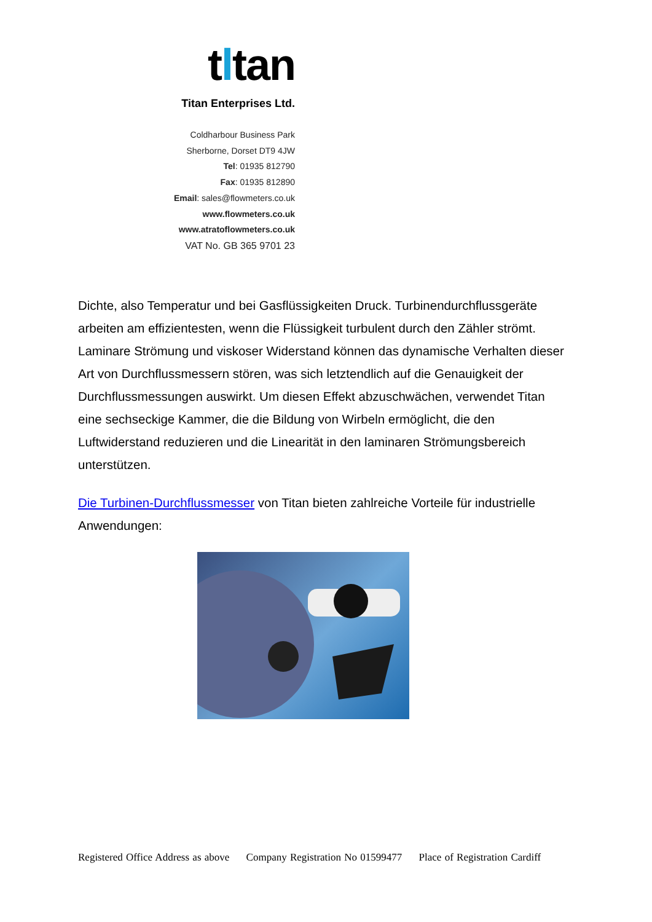tltan
Titan Enterprises Ltd.
Coldharbour Business Park
Sherborne, Dorset DT9 4JW
Tel: 01935 812790
Fax: 01935 812890
Email: sales@flowmeters.co.uk
www.flowmeters.co.uk
www.atratoflowmeters.co.uk
VAT No. GB 365 9701 23
Dichte, also Temperatur und bei Gasflüssigkeiten Druck. Turbinendurchflussgeräte arbeiten am effizientesten, wenn die Flüssigkeit turbulent durch den Zähler strömt. Laminare Strömung und viskoser Widerstand können das dynamische Verhalten dieser Art von Durchflussmessern stören, was sich letztendlich auf die Genauigkeit der Durchflussmessungen auswirkt. Um diesen Effekt abzuschwächen, verwendet Titan eine sechseckige Kammer, die die Bildung von Wirbeln ermöglicht, die den Luftwiderstand reduzieren und die Linearität in den laminaren Strömungsbereich unterstützen.
Die Turbinen-Durchflussmesser von Titan bieten zahlreiche Vorteile für industrielle Anwendungen:
Registered Office Address as above Company Registration No 01599477 Place of Registration Cardiff